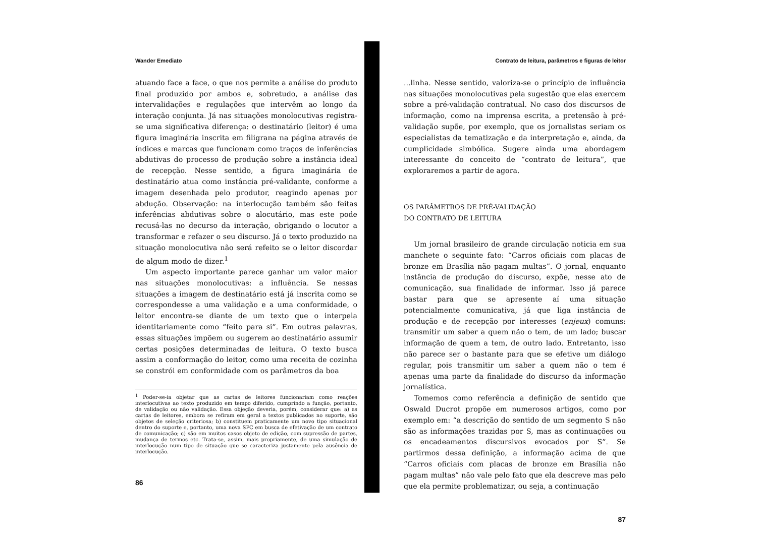Wander Emediato
atuando face a face, o que nos permite a análise do produto final produzido por ambos e, sobretudo, a análise das intervalidações e regulações que intervêm ao longo da interação conjunta. Já nas situações monolocutivas registra-se uma significativa diferença: o destinatário (leitor) é uma figura imaginária inscrita em filigrana na página através de índices e marcas que funcionam como traços de inferências abdutivas do processo de produção sobre a instância ideal de recepção. Nesse sentido, a figura imaginária de destinatário atua como instância pré-validante, conforme a imagem desenhada pelo produtor, reagindo apenas por abdução. Observação: na interlocução também são feitas inferências abdutivas sobre o alocutário, mas este pode recusá-las no decurso da interação, obrigando o locutor a transformar e refazer o seu discurso. Já o texto produzido na situação monolocutiva não será refeito se o leitor discordar de algum modo de dizer.<sup>1</sup>
Um aspecto importante parece ganhar um valor maior nas situações monolocutivas: a influência. Se nessas situações a imagem de destinatário está já inscrita como se correspondesse a uma validação e a uma conformidade, o leitor encontra-se diante de um texto que o interpela identitariamente como “feito para si”. Em outras palavras, essas situações impõem ou sugerem ao destinatário assumir certas posições determinadas de leitura. O texto busca assim a conformação do leitor, como uma receita de cozinha se constrói em conformidade com os parâmetros da boa
<sup>1</sup> Poder-se-ia objetar que as cartas de leitores funcionariam como reações interlocutivas ao texto produzido em tempo diferido, cumprindo a função, portanto, de validação ou não validação. Essa objeção deveria, porém, considerar que: a) as cartas de leitores, embora se refiram em geral a textos publicados no suporte, são objetos de seleção criteriosa; b) constituem praticamente um novo tipo situacional dentro do suporte e, portanto, uma nova SPC em busca de efetivação de um contrato de comunicação; c) são em muitos casos objeto de edição, com supressão de partes, mudança de termos etc. Trata-se, assim, mais propriamente, de uma simulação de interlocução num tipo de situação que se caracteriza justamente pela ausência de interlocução.
86
Contrato de leitura, parâmetros e figuras de leitor
...linha. Nesse sentido, valoriza-se o princípio de influência nas situações monolocutivas pela sugestão que elas exercem sobre a pré-validação contratual. No caso dos discursos de informação, como na imprensa escrita, a pretensão à pré-validação supõe, por exemplo, que os jornalistas seriam os especialistas da tematização e da interpretação e, ainda, da cumplicidade simbólica. Sugere ainda uma abordagem interessante do conceito de “contrato de leitura”, que exploraremos a partir de agora.
OS PARÂMETROS DE PRÉ-VALIDAÇÃO
DO CONTRATO DE LEITURA
Um jornal brasileiro de grande circulação noticia em sua manchete o seguinte fato: “Carros oficiais com placas de bronze em Brasília não pagam multas”. O jornal, enquanto instância de produção do discurso, expõe, nesse ato de comunicação, sua finalidade de informar. Isso já parece bastar para que se apresente aí uma situação potencialmente comunicativa, já que liga instância de produção e de recepção por interesses (enjeux) comuns: transmitir um saber a quem não o tem, de um lado; buscar informação de quem a tem, de outro lado. Entretanto, isso não parece ser o bastante para que se efetive um diálogo regular, pois transmitir um saber a quem não o tem é apenas uma parte da finalidade do discurso da informação jornalística.
Tomemos como referência a definição de sentido que Oswald Ducrot propõe em numerosos artigos, como por exemplo em: “a descrição do sentido de um segmento S não são as informações trazidas por S, mas as continuações ou os encadeamentos discursivos evocados por S”. Se partirmos dessa definição, a informação acima de que “Carros oficiais com placas de bronze em Brasília não pagam multas” não vale pelo fato que ela descreve mas pelo que ela permite problematizar, ou seja, a continuação
87